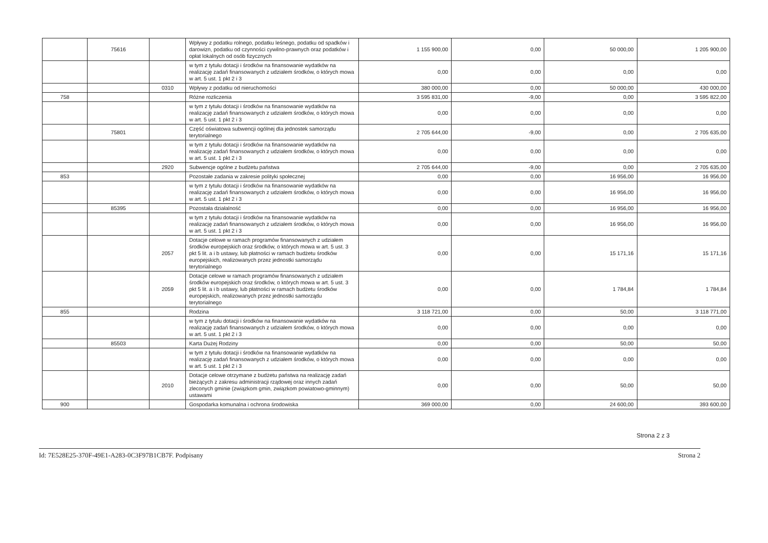| | 75616 | | Wpływy z podatku rolnego, podatku leśnego, podatku od spadków i darowizn, podatku od czynności cywilno-prawnych oraz podatków i opłat lokalnych od osób fizycznych | 1 155 900,00 | 0,00 | 50 000,00 | 1 205 900,00 |
| | | | w tym z tytułu dotacji i środków na finansowanie wydatków na realizację zadań finansowanych z udziałem środków, o których mowa w art. 5 ust. 1 pkt 2 i 3 | 0,00 | 0,00 | 0,00 | 0,00 |
| | | 0310 | Wpływy z podatku od nieruchomości | 380 000,00 | 0,00 | 50 000,00 | 430 000,00 |
| 758 | | | Różne rozliczenia | 3 595 831,00 | -9,00 | 0,00 | 3 595 822,00 |
| | | | w tym z tytułu dotacji i środków na finansowanie wydatków na realizację zadań finansowanych z udziałem środków, o których mowa w art. 5 ust. 1 pkt 2 i 3 | 0,00 | 0,00 | 0,00 | 0,00 |
| | 75801 | | Część oświatowa subwencji ogólnej dla jednostek samorządu terytorialnego | 2 705 644,00 | -9,00 | 0,00 | 2 705 635,00 |
| | | | w tym z tytułu dotacji i środków na finansowanie wydatków na realizację zadań finansowanych z udziałem środków, o których mowa w art. 5 ust. 1 pkt 2 i 3 | 0,00 | 0,00 | 0,00 | 0,00 |
| | | 2920 | Subwencje ogólne z budżetu państwa | 2 705 644,00 | -9,00 | 0,00 | 2 705 635,00 |
| 853 | | | Pozostałe zadania w zakresie polityki społecznej | 0,00 | 0,00 | 16 956,00 | 16 956,00 |
| | | | w tym z tytułu dotacji i środków na finansowanie wydatków na realizację zadań finansowanych z udziałem środków, o których mowa w art. 5 ust. 1 pkt 2 i 3 | 0,00 | 0,00 | 16 956,00 | 16 956,00 |
| | 85395 | | Pozostała działalność | 0,00 | 0,00 | 16 956,00 | 16 956,00 |
| | | | w tym z tytułu dotacji i środków na finansowanie wydatków na realizację zadań finansowanych z udziałem środków, o których mowa w art. 5 ust. 1 pkt 2 i 3 | 0,00 | 0,00 | 16 956,00 | 16 956,00 |
| | | 2057 | Dotacje celowe w ramach programów finansowanych z udziałem środków europejskich oraz środków, o których mowa w art. 5 ust. 3 pkt 5 lit. a i b ustawy, lub płatności w ramach budżetu środków europejskich, realizowanych przez jednostki samorządu terytorialnego | 0,00 | 0,00 | 15 171,16 | 15 171,16 |
| | | 2059 | Dotacje celowe w ramach programów finansowanych z udziałem środków europejskich oraz środków, o których mowa w art. 5 ust. 3 pkt 5 lit. a i b ustawy, lub płatności w ramach budżetu środków europejskich, realizowanych przez jednostki samorządu terytorialnego | 0,00 | 0,00 | 1 784,84 | 1 784,84 |
| 855 | | | Rodzina | 3 118 721,00 | 0,00 | 50,00 | 3 118 771,00 |
| | | | w tym z tytułu dotacji i środków na finansowanie wydatków na realizację zadań finansowanych z udziałem środków, o których mowa w art. 5 ust. 1 pkt 2 i 3 | 0,00 | 0,00 | 0,00 | 0,00 |
| | 85503 | | Karta Dużej Rodziny | 0,00 | 0,00 | 50,00 | 50,00 |
| | | | w tym z tytułu dotacji i środków na finansowanie wydatków na realizację zadań finansowanych z udziałem środków, o których mowa w art. 5 ust. 1 pkt 2 i 3 | 0,00 | 0,00 | 0,00 | 0,00 |
| | | 2010 | Dotacje celowe otrzymane z budżetu państwa na realizację zadań bieżących z zakresu administracji rządowej oraz innych zadań zleconych gminie (związkom gmin, związkom powiatowo-gminnym) ustawami | 0,00 | 0,00 | 50,00 | 50,00 |
| 900 | | | Gospodarka komunalna i ochrona środowiska | 369 000,00 | 0,00 | 24 600,00 | 393 600,00 |
Strona 2 z 3
Id: 7E528E25-370F-49E1-A283-0C3F97B1CB7F. Podpisany Strona 2